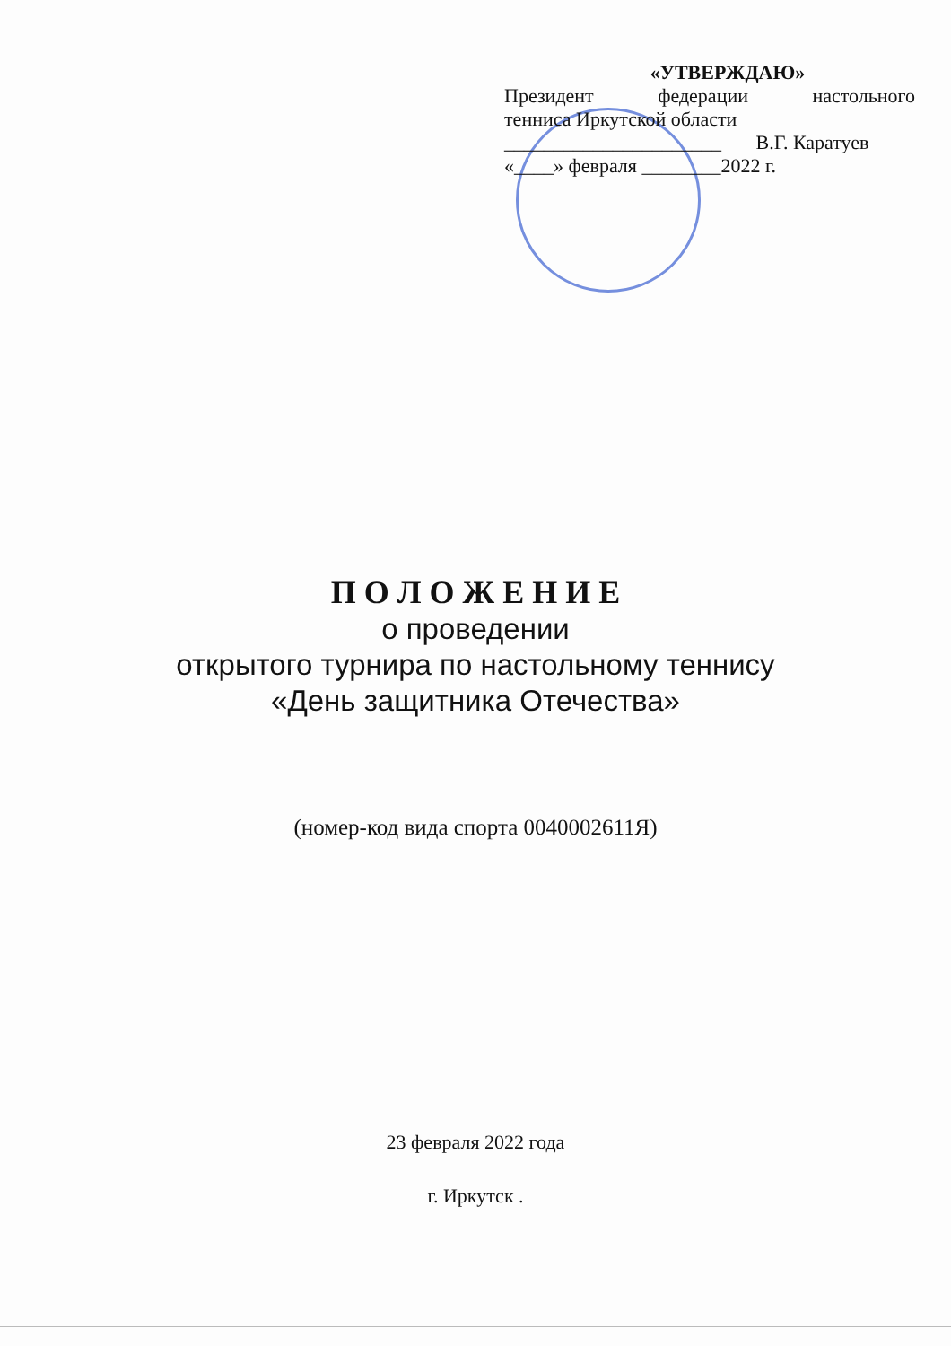«УТВЕРЖДАЮ»
Президент федерации настольного
тенниса Иркутской области
______________________ В.Г. Каратуев
«____» февраля ________2022 г.
П О Л О Ж Е Н И Е
о проведении
открытого турнира по настольному теннису
«День защитника Отечества»
(номер-код вида спорта 0040002611Я)
23 февраля 2022 года
г. Иркутск .